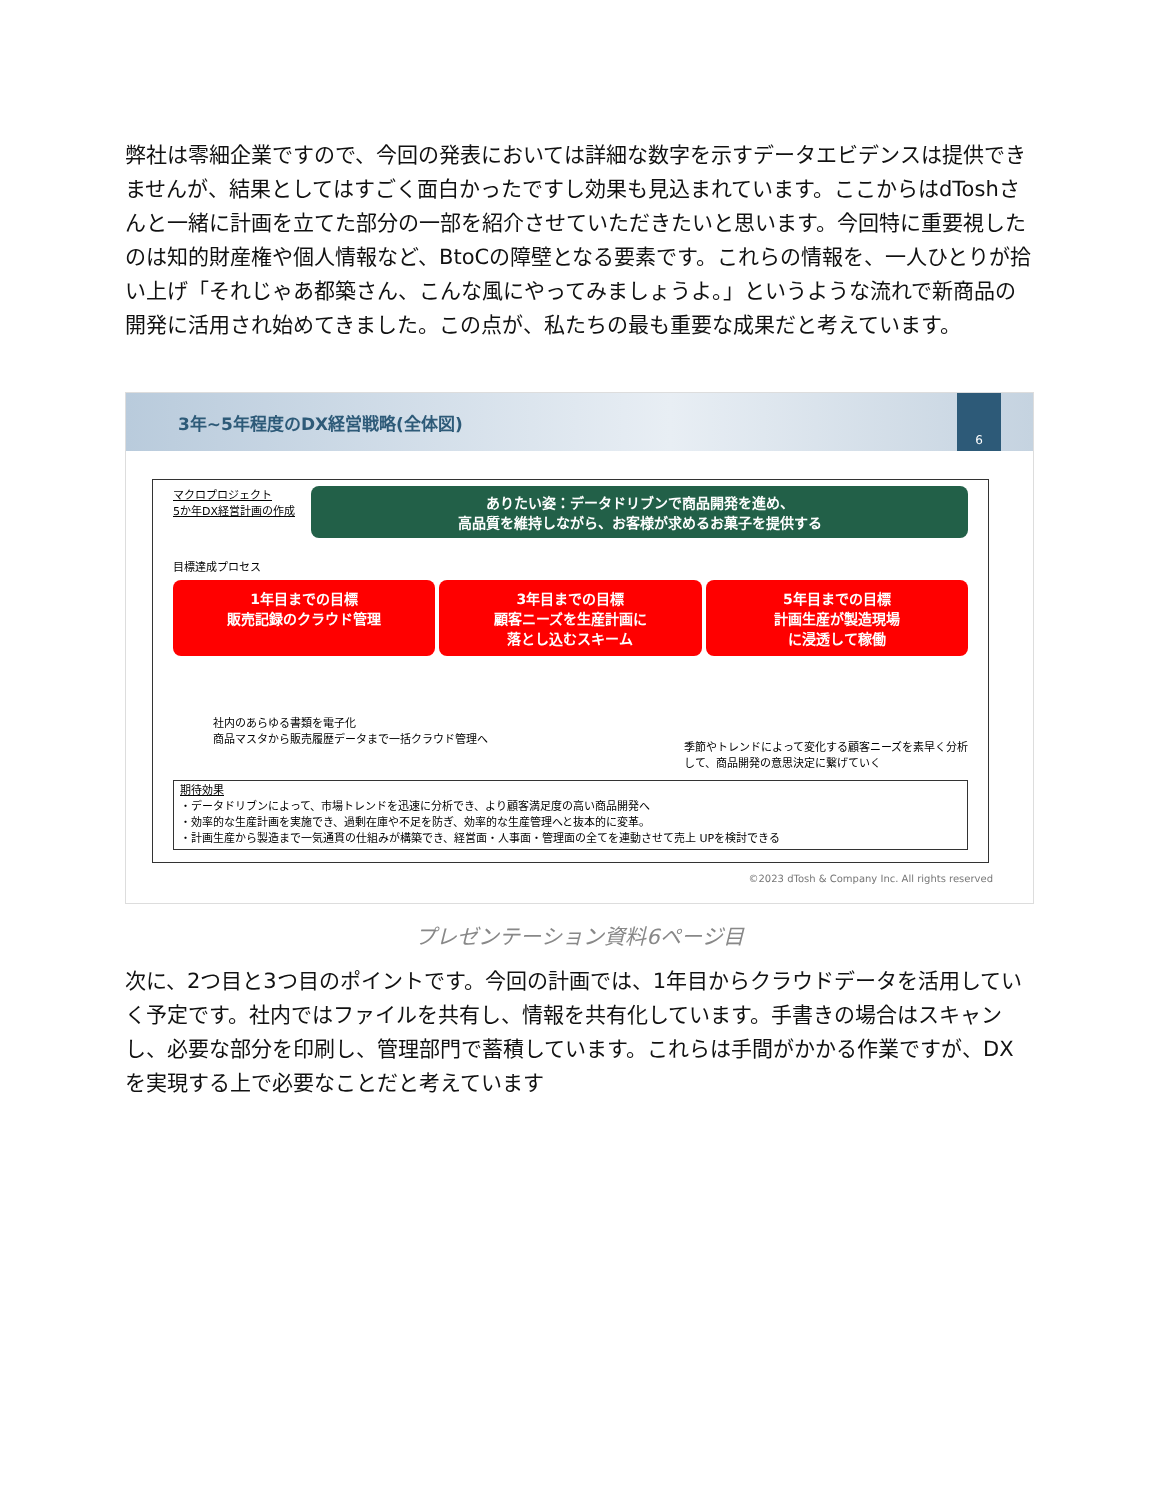弊社は零細企業ですので、今回の発表においては詳細な数字を示すデータエビデンスは提供できませんが、結果としてはすごく面白かったですし効果も見込まれています。ここからはdToshさんと一緒に計画を立てた部分の一部を紹介させていただきたいと思います。今回特に重要視したのは知的財産権や個人情報など、BtoCの障壁となる要素です。これらの情報を、一人ひとりが拾い上げ「それじゃあ都築さん、こんな風にやってみましょうよ。」というような流れで新商品の開発に活用され始めてきました。この点が、私たちの最も重要な成果だと考えています。
3年~5年程度のDX経営戦略(全体図)
6
マクロプロジェクト
5か年DX経営計画の作成
ありたい姿：データドリブンで商品開発を進め、
高品質を維持しながら、お客様が求めるお菓子を提供する
目標達成プロセス
1年目までの目標
販売記録のクラウド管理
3年目までの目標
顧客ニーズを生産計画に
落とし込むスキーム
5年目までの目標
計画生産が製造現場
に浸透して稼働
社内のあらゆる書類を電子化
商品マスタから販売履歴データまで一括クラウド管理へ
季節やトレンドによって変化する顧客ニーズを素早く分析
して、商品開発の意思決定に繋げていく
期待効果
・データドリブンによって、市場トレンドを迅速に分析でき、より顧客満足度の高い商品開発へ
・効率的な生産計画を実施でき、過剰在庫や不足を防ぎ、効率的な生産管理へと抜本的に変革。
・計画生産から製造まで一気通貫の仕組みが構築でき、経営面・人事面・管理面の全てを連動させて売上 UPを検討できる
©2023 dTosh & Company Inc. All rights reserved
プレゼンテーション資料6ページ目
次に、2つ目と3つ目のポイントです。今回の計画では、1年目からクラウドデータを活用していく予定です。社内ではファイルを共有し、情報を共有化しています。手書きの場合はスキャンし、必要な部分を印刷し、管理部門で蓄積しています。これらは手間がかかる作業ですが、DXを実現する上で必要なことだと考えています